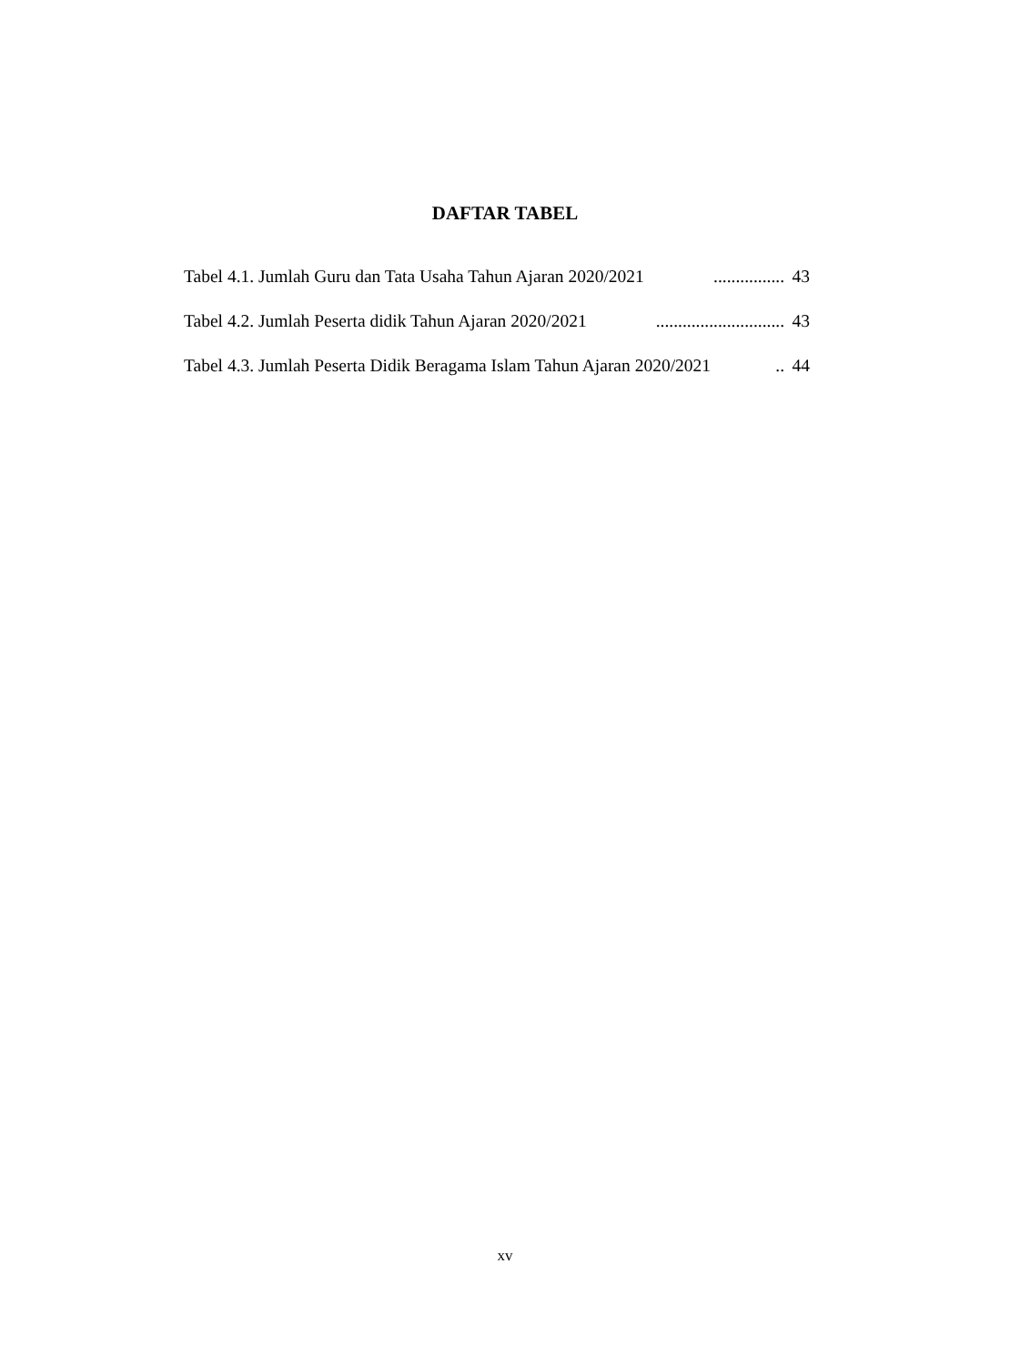DAFTAR TABEL
Tabel 4.1. Jumlah Guru dan Tata Usaha Tahun Ajaran 2020/2021................ 43
Tabel 4.2. Jumlah Peserta didik Tahun Ajaran 2020/2021............................. 43
Tabel 4.3. Jumlah Peserta Didik Beragama Islam Tahun Ajaran 2020/2021.. 44
xv